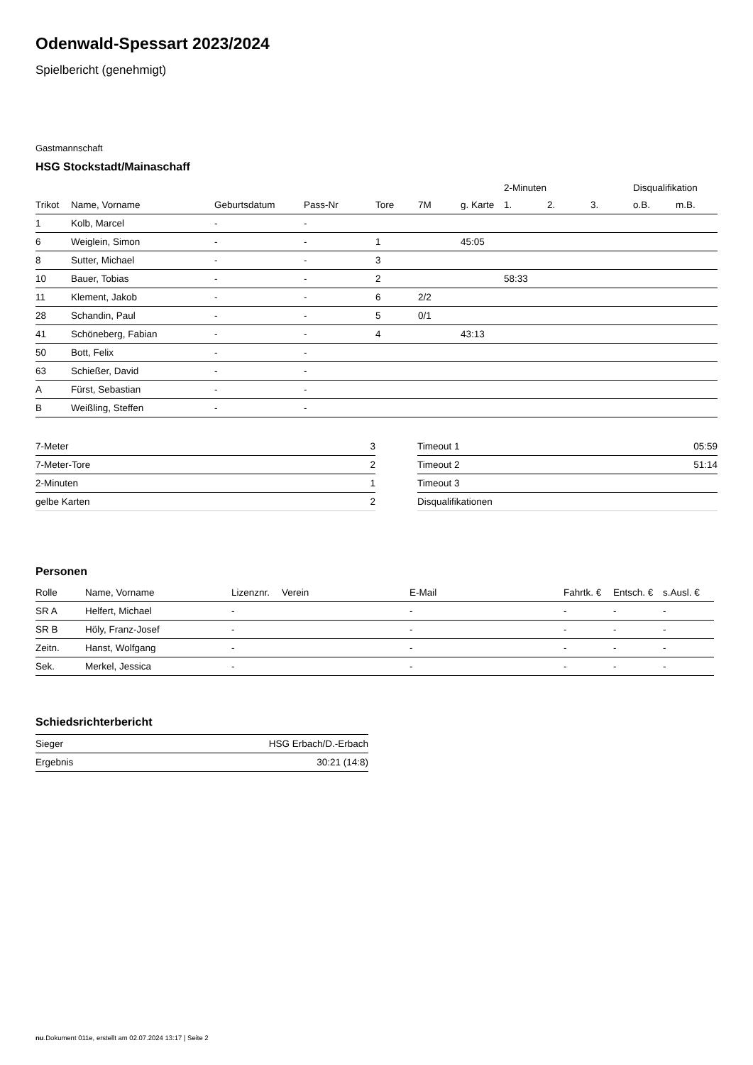Odenwald-Spessart 2023/2024
Spielbericht (genehmigt)
Gastmannschaft
HSG Stockstadt/Mainaschaff
| | | | | | | | 2-Minuten | | | Disqualifikation | |
| --- | --- | --- | --- | --- | --- | --- | --- | --- | --- | --- | --- |
| Trikot | Name, Vorname | Geburtsdatum | Pass-Nr | Tore | 7M | g. Karte | 1. | 2. | 3. | o.B. | m.B. |
| 1 | Kolb, Marcel | - | - | | | | | | | | |
| 6 | Weiglein, Simon | - | - | 1 | | 45:05 | | | | | |
| 8 | Sutter, Michael | - | - | 3 | | | | | | | |
| 10 | Bauer, Tobias | - | - | 2 | | | 58:33 | | | | |
| 11 | Klement, Jakob | - | - | 6 | 2/2 | | | | | | |
| 28 | Schandin, Paul | - | - | 5 | 0/1 | | | | | | |
| 41 | Schöneberg, Fabian | - | - | 4 | | 43:13 | | | | | |
| 50 | Bott, Felix | - | - | | | | | | | | |
| 63 | Schießer, David | - | - | | | | | | | | |
| A | Fürst, Sebastian | - | - | | | | | | | | |
| B | Weißling, Steffen | - | - | | | | | | | | |
| 7-Meter | 3 |
| 7-Meter-Tore | 2 |
| 2-Minuten | 1 |
| gelbe Karten | 2 |
| Timeout 1 | 05:59 |
| Timeout 2 | 51:14 |
| Timeout 3 | |
| Disqualifikationen | |
Personen
| Rolle | Name, Vorname | Lizenznr. | Verein | E-Mail | Fahrtk. € | Entsch. € | s.Ausl. € |
| --- | --- | --- | --- | --- | --- | --- | --- |
| SR A | Helfert, Michael | - | | - | - | - | - |
| SR B | Höly, Franz-Josef | - | | - | - | - | - |
| Zeitn. | Hanst, Wolfgang | - | | - | - | - | - |
| Sek. | Merkel, Jessica | - | | - | - | - | - |
Schiedsrichterbericht
| Sieger | HSG Erbach/D.-Erbach |
| Ergebnis | 30:21 (14:8) |
nu.Dokument 011e, erstellt am 02.07.2024 13:17 | Seite 2